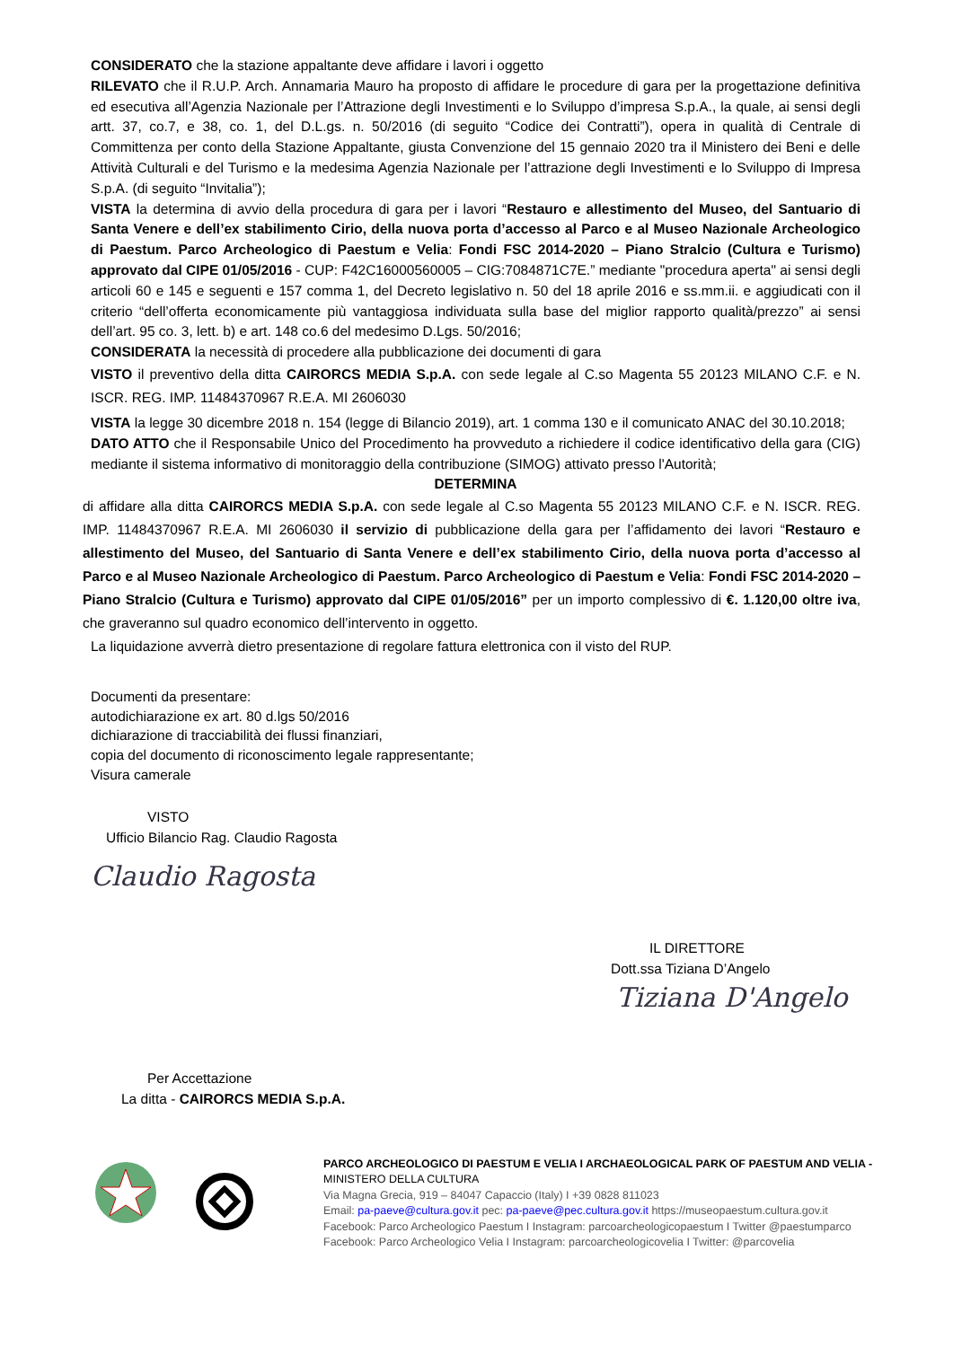CONSIDERATO che la stazione appaltante deve affidare i lavori i oggetto
RILEVATO che il R.U.P. Arch. Annamaria Mauro ha proposto di affidare le procedure di gara per la progettazione definitiva ed esecutiva all’Agenzia Nazionale per l’Attrazione degli Investimenti e lo Sviluppo d’impresa S.p.A., la quale, ai sensi degli artt. 37, co.7, e 38, co. 1, del D.L.gs. n. 50/2016 (di seguito “Codice dei Contratti”), opera in qualità di Centrale di Committenza per conto della Stazione Appaltante, giusta Convenzione del 15 gennaio 2020 tra il Ministero dei Beni e delle Attività Culturali e del Turismo e la medesima Agenzia Nazionale per l’attrazione degli Investimenti e lo Sviluppo di Impresa S.p.A. (di seguito “Invitalia”);
VISTA la determina di avvio della procedura di gara per i lavori “Restauro e allestimento del Museo, del Santuario di Santa Venere e dell’ex stabilimento Cirio, della nuova porta d’accesso al Parco e al Museo Nazionale Archeologico di Paestum. Parco Archeologico di Paestum e Velia: Fondi FSC 2014-2020 – Piano Stralcio (Cultura e Turismo) approvato dal CIPE 01/05/2016 - CUP: F42C16000560005 – CIG:7084871C7E.” mediante "procedura aperta" ai sensi degli articoli 60 e 145 e seguenti e 157 comma 1, del Decreto legislativo n. 50 del 18 aprile 2016 e ss.mm.ii. e aggiudicati con il criterio “dell’offerta economicamente più vantaggiosa individuata sulla base del miglior rapporto qualità/prezzo” ai sensi dell’art. 95 co. 3, lett. b) e art. 148 co.6 del medesimo D.Lgs. 50/2016;
CONSIDERATA la necessità di procedere alla pubblicazione dei documenti di gara
VISTO il preventivo della ditta CAIRORCS MEDIA S.p.A. con sede legale al C.so Magenta 55 20123 MILANO C.F. e N. ISCR. REG. IMP. 11484370967 R.E.A. MI 2606030
VISTA la legge 30 dicembre 2018 n. 154 (legge di Bilancio 2019), art. 1 comma 130 e il comunicato ANAC del 30.10.2018;
DATO ATTO che il Responsabile Unico del Procedimento ha provveduto a richiedere il codice identificativo della gara (CIG) mediante il sistema informativo di monitoraggio della contribuzione (SIMOG) attivato presso l'Autorità;
DETERMINA
di affidare alla ditta CAIRORCS MEDIA S.p.A. con sede legale al C.so Magenta 55 20123 MILANO C.F. e N. ISCR. REG. IMP. 11484370967 R.E.A. MI 2606030 il servizio di pubblicazione della gara per l’affidamento dei lavori “Restauro e allestimento del Museo, del Santuario di Santa Venere e dell’ex stabilimento Cirio, della nuova porta d’accesso al Parco e al Museo Nazionale Archeologico di Paestum. Parco Archeologico di Paestum e Velia: Fondi FSC 2014-2020 – Piano Stralcio (Cultura e Turismo) approvato dal CIPE 01/05/2016” per un importo complessivo di €. 1.120,00 oltre iva, che graveranno sul quadro economico dell’intervento in oggetto.
La liquidazione avverrà dietro presentazione di regolare fattura elettronica con il visto del RUP.
Documenti da presentare:
autodichiarazione ex art. 80 d.lgs 50/2016
dichiarazione di tracciabilità dei flussi finanziari,
copia del documento di riconoscimento legale rappresentante;
Visura camerale
VISTO
Ufficio Bilancio Rag. Claudio Ragosta
Claudio Ragosta
IL DIRETTORE
Dott.ssa Tiziana D’Angelo
Tiziana D'Angelo
Per Accettazione
La ditta - CAIRORCS MEDIA S.p.A.
PARCO ARCHEOLOGICO DI PAESTUM E VELIA I ARCHAEOLOGICAL PARK OF PAESTUM AND VELIA -
MINISTERO DELLA CULTURA
Via Magna Grecia, 919 – 84047 Capaccio (Italy) I +39 0828 811023
Email: pa-paeve@cultura.gov.it pec: pa-paeve@pec.cultura.gov.it https://museopaestum.cultura.gov.it
Facebook: Parco Archeologico Paestum I Instagram: parcoarcheologicopaestum I Twitter @paestumparco
Facebook: Parco Archeologico Velia I Instagram: parcoarcheologicovelia I Twitter: @parcovelia